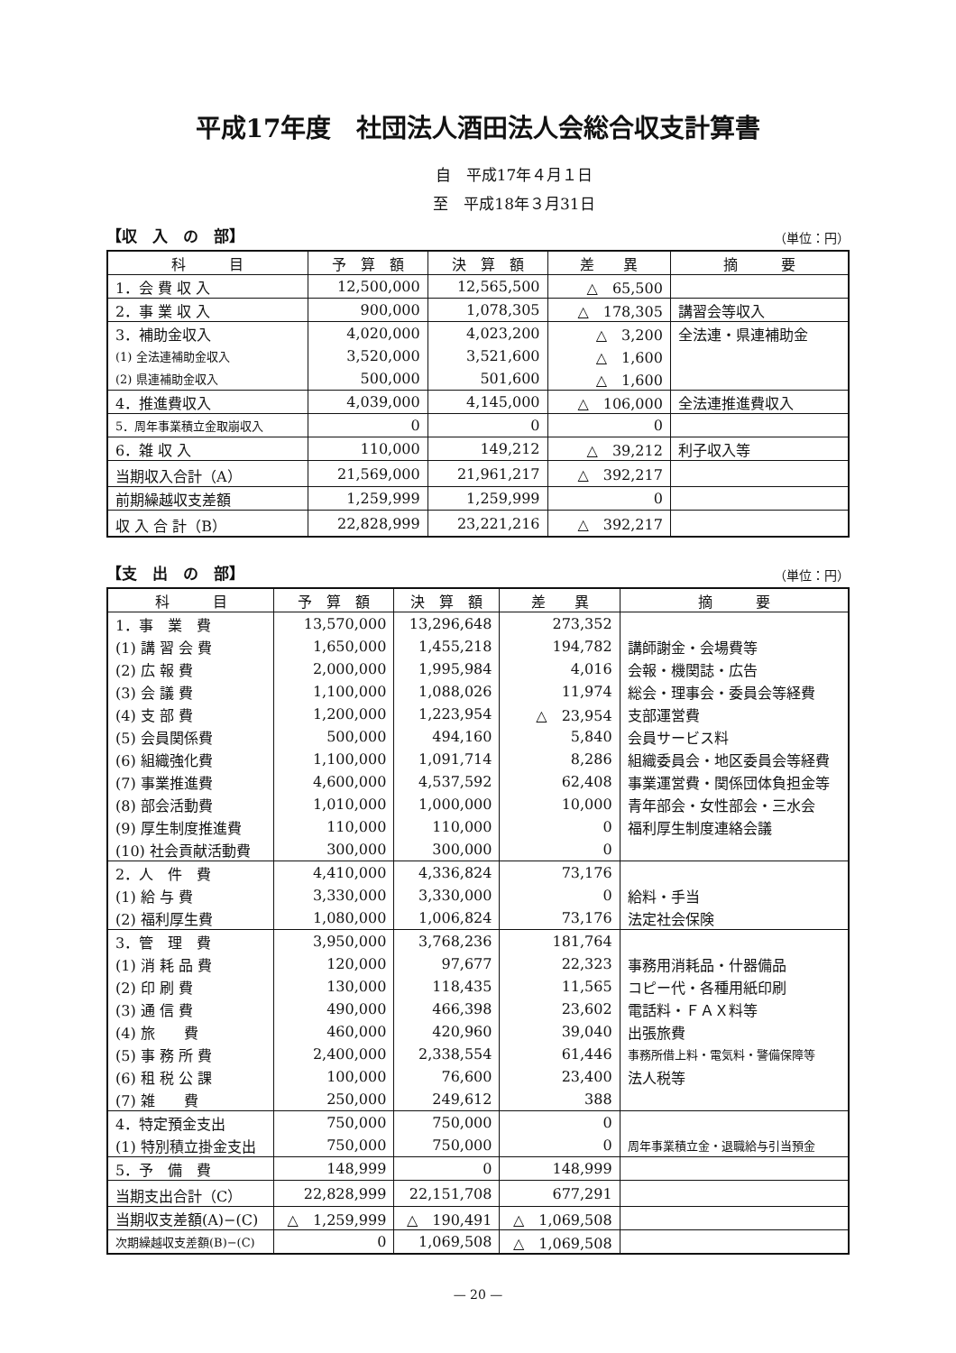平成17年度　社団法人酒田法人会総合収支計算書
自　平成17年４月１日
至　平成18年３月31日
【収　入　の　部】 （単位：円）
| 科 目 | 予 算 額 | 決 算 額 | 差 異 | 摘 要 |
| --- | --- | --- | --- | --- |
| 1．会 費 収 入 | 12,500,000 | 12,565,500 | △ 65,500 | |
| 2．事 業 収 入 | 900,000 | 1,078,305 | △ 178,305 | 講習会等収入 |
| 3．補助金収入 | 4,020,000 | 4,023,200 | △ 3,200 | 全法連・県連補助金 |
| (1) 全法連補助金収入 | 3,520,000 | 3,521,600 | △ 1,600 | |
| (2) 県連補助金収入 | 500,000 | 501,600 | △ 1,600 | |
| 4．推進費収入 | 4,039,000 | 4,145,000 | △ 106,000 | 全法連推進費収入 |
| 5．周年事業積立金取崩収入 | 0 | 0 | 0 | |
| 6．雑 収 入 | 110,000 | 149,212 | △ 39,212 | 利子収入等 |
| 当期収入合計（A） | 21,569,000 | 21,961,217 | △ 392,217 | |
| 前期繰越収支差額 | 1,259,999 | 1,259,999 | 0 | |
| 収 入 合 計（B） | 22,828,999 | 23,221,216 | △ 392,217 | |
【支　出　の　部】 （単位：円）
| 科 目 | 予 算 額 | 決 算 額 | 差 異 | 摘 要 |
| --- | --- | --- | --- | --- |
| 1．事 業 費 | 13,570,000 | 13,296,648 | 273,352 | |
| (1) 講 習 会 費 | 1,650,000 | 1,455,218 | 194,782 | 講師謝金・会場費等 |
| (2) 広 報 費 | 2,000,000 | 1,995,984 | 4,016 | 会報・機関誌・広告 |
| (3) 会 議 費 | 1,100,000 | 1,088,026 | 11,974 | 総会・理事会・委員会等経費 |
| (4) 支 部 費 | 1,200,000 | 1,223,954 | △ 23,954 | 支部運営費 |
| (5) 会員関係費 | 500,000 | 494,160 | 5,840 | 会員サービス料 |
| (6) 組織強化費 | 1,100,000 | 1,091,714 | 8,286 | 組織委員会・地区委員会等経費 |
| (7) 事業推進費 | 4,600,000 | 4,537,592 | 62,408 | 事業運営費・関係団体負担金等 |
| (8) 部会活動費 | 1,010,000 | 1,000,000 | 10,000 | 青年部会・女性部会・三水会 |
| (9) 厚生制度推進費 | 110,000 | 110,000 | 0 | 福利厚生制度連絡会議 |
| (10) 社会貢献活動費 | 300,000 | 300,000 | 0 | |
| 2．人 件 費 | 4,410,000 | 4,336,824 | 73,176 | |
| (1) 給 与 費 | 3,330,000 | 3,330,000 | 0 | 給料・手当 |
| (2) 福利厚生費 | 1,080,000 | 1,006,824 | 73,176 | 法定社会保険 |
| 3．管 理 費 | 3,950,000 | 3,768,236 | 181,764 | |
| (1) 消 耗 品 費 | 120,000 | 97,677 | 22,323 | 事務用消耗品・什器備品 |
| (2) 印 刷 費 | 130,000 | 118,435 | 11,565 | コピー代・各種用紙印刷 |
| (3) 通 信 費 | 490,000 | 466,398 | 23,602 | 電話料・ＦＡＸ料等 |
| (4) 旅 費 | 460,000 | 420,960 | 39,040 | 出張旅費 |
| (5) 事 務 所 費 | 2,400,000 | 2,338,554 | 61,446 | 事務所借上料・電気料・警備保障等 |
| (6) 租 税 公 課 | 100,000 | 76,600 | 23,400 | 法人税等 |
| (7) 雑 費 | 250,000 | 249,612 | 388 | |
| 4．特定預金支出 | 750,000 | 750,000 | 0 | |
| (1) 特別積立掛金支出 | 750,000 | 750,000 | 0 | 周年事業積立金・退職給与引当預金 |
| 5．予 備 費 | 148,999 | 0 | 148,999 | |
| 当期支出合計（C） | 22,828,999 | 22,151,708 | 677,291 | |
| 当期収支差額(A)−(C) | △ 1,259,999 | △ 190,491 | △ 1,069,508 | |
| 次期繰越収支差額(B)−(C) | 0 | 1,069,508 | △ 1,069,508 | |
— 20 —